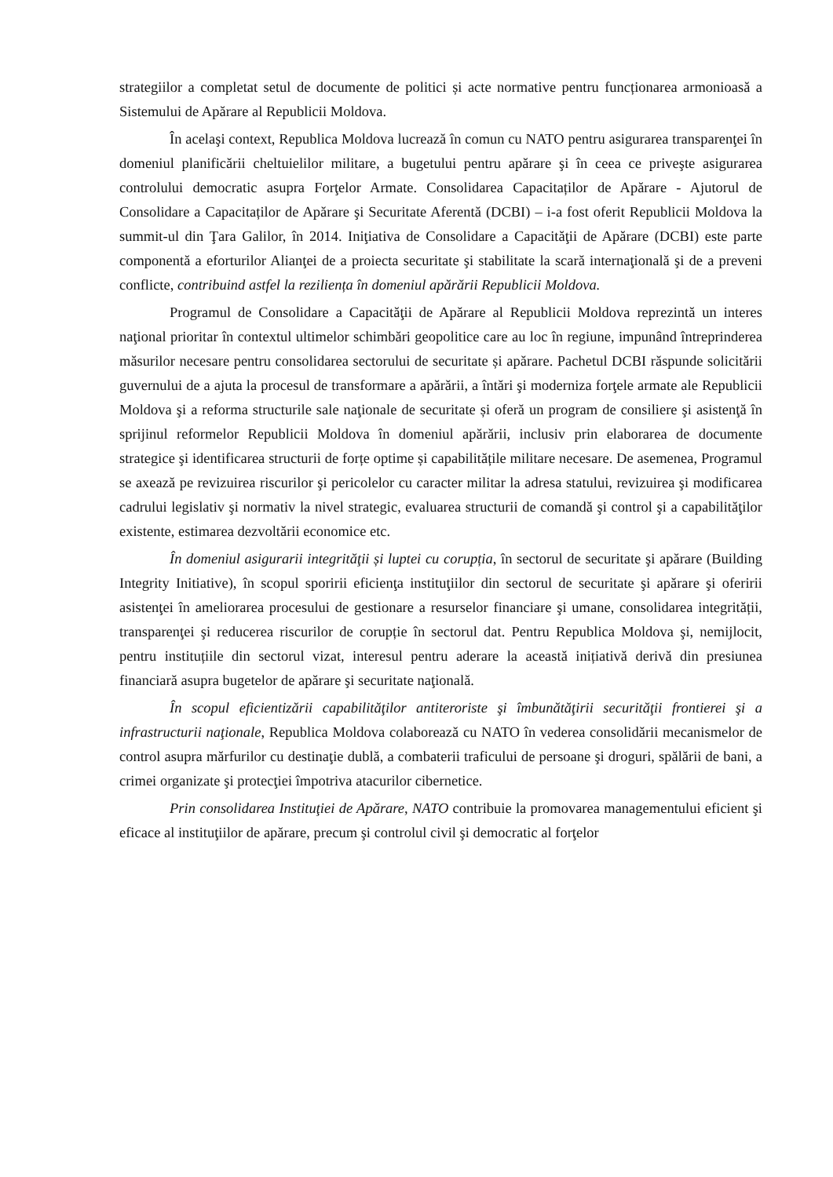strategiilor a completat setul de documente de politici și acte normative pentru funcționarea armonioasă a Sistemului de Apărare al Republicii Moldova.
În acelaşi context, Republica Moldova lucrează în comun cu NATO pentru asigurarea transparenţei în domeniul planificării cheltuielilor militare, a bugetului pentru apărare şi în ceea ce priveşte asigurarea controlului democratic asupra Forţelor Armate. Consolidarea Capacitaților de Apărare - Ajutorul de Consolidare a Capacitaților de Apărare şi Securitate Aferentă (DCBI) – i-a fost oferit Republicii Moldova la summit-ul din Ţara Galilor, în 2014. Iniţiativa de Consolidare a Capacităţii de Apărare (DCBI) este parte componentă a eforturilor Alianţei de a proiecta securitate şi stabilitate la scară internaţională şi de a preveni conflicte, contribuind astfel la reziliența în domeniul apărării Republicii Moldova.
Programul de Consolidare a Capacităţii de Apărare al Republicii Moldova reprezintă un interes naţional prioritar în contextul ultimelor schimbări geopolitice care au loc în regiune, impunând întreprinderea măsurilor necesare pentru consolidarea sectorului de securitate și apărare. Pachetul DCBI răspunde solicitării guvernului de a ajuta la procesul de transformare a apărării, a întări şi moderniza forţele armate ale Republicii Moldova şi a reforma structurile sale naţionale de securitate și oferă un program de consiliere şi asistenţă în sprijinul reformelor Republicii Moldova în domeniul apărării, inclusiv prin elaborarea de documente strategice şi identificarea structurii de forțe optime și capabilitățile militare necesare. De asemenea, Programul se axează pe revizuirea riscurilor şi pericolelor cu caracter militar la adresa statului, revizuirea şi modificarea cadrului legislativ şi normativ la nivel strategic, evaluarea structurii de comandă şi control şi a capabilităţilor existente, estimarea dezvoltării economice etc.
În domeniul asigurarii integrităţii și luptei cu corupția, în sectorul de securitate şi apărare (Building Integrity Initiative), în scopul sporirii eficienţa instituţiilor din sectorul de securitate şi apărare şi oferirii asistenţei în ameliorarea procesului de gestionare a resurselor financiare şi umane, consolidarea integrității, transparenţei şi reducerea riscurilor de corupție în sectorul dat. Pentru Republica Moldova şi, nemijlocit, pentru instituțiile din sectorul vizat, interesul pentru aderare la această inițiativă derivă din presiunea financiară asupra bugetelor de apărare şi securitate naţională.
În scopul eficientizării capabilităţilor antiteroriste şi îmbunătăţirii securităţii frontierei şi a infrastructurii naţionale, Republica Moldova colaborează cu NATO în vederea consolidării mecanismelor de control asupra mărfurilor cu destinaţie dublă, a combaterii traficului de persoane şi droguri, spălării de bani, a crimei organizate şi protecţiei împotriva atacurilor cibernetice.
Prin consolidarea Instituţiei de Apărare, NATO contribuie la promovarea managementului eficient şi eficace al instituţiilor de apărare, precum şi controlul civil şi democratic al forţelor